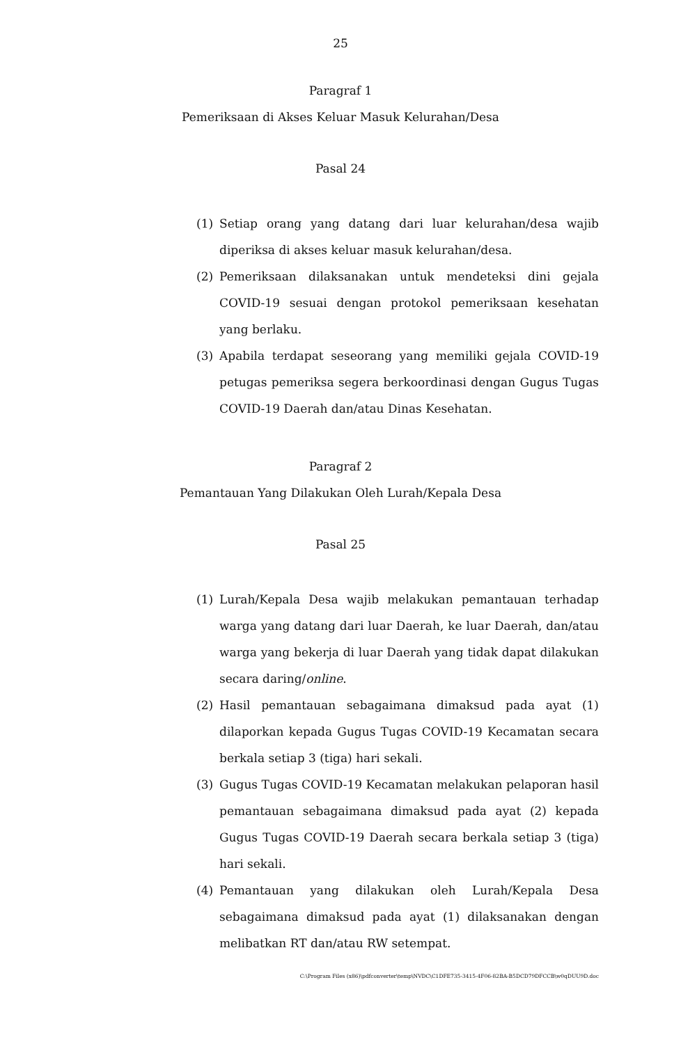25
Paragraf 1
Pemeriksaan di Akses Keluar Masuk Kelurahan/Desa
Pasal 24
(1) Setiap orang yang datang dari luar kelurahan/desa wajib diperiksa di akses keluar masuk kelurahan/desa.
(2) Pemeriksaan dilaksanakan untuk mendeteksi dini gejala COVID-19 sesuai dengan protokol pemeriksaan kesehatan yang berlaku.
(3) Apabila terdapat seseorang yang memiliki gejala COVID-19 petugas pemeriksa segera berkoordinasi dengan Gugus Tugas COVID-19 Daerah dan/atau Dinas Kesehatan.
Paragraf 2
Pemantauan Yang Dilakukan Oleh Lurah/Kepala Desa
Pasal 25
(1) Lurah/Kepala Desa wajib melakukan pemantauan terhadap warga yang datang dari luar Daerah, ke luar Daerah, dan/atau warga yang bekerja di luar Daerah yang tidak dapat dilakukan secara daring/online.
(2) Hasil pemantauan sebagaimana dimaksud pada ayat (1) dilaporkan kepada Gugus Tugas COVID-19 Kecamatan secara berkala setiap 3 (tiga) hari sekali.
(3) Gugus Tugas COVID-19 Kecamatan melakukan pelaporan hasil pemantauan sebagaimana dimaksud pada ayat (2) kepada Gugus Tugas COVID-19 Daerah secara berkala setiap 3 (tiga) hari sekali.
(4) Pemantauan yang dilakukan oleh Lurah/Kepala Desa sebagaimana dimaksud pada ayat (1) dilaksanakan dengan melibatkan RT dan/atau RW setempat.
C:\Program Files (x86)\pdfconverter\temp\NVDC\C1DFE735-3415-4F06-82BA-B5DCD79DFCCB\w0qDUU9D.doc